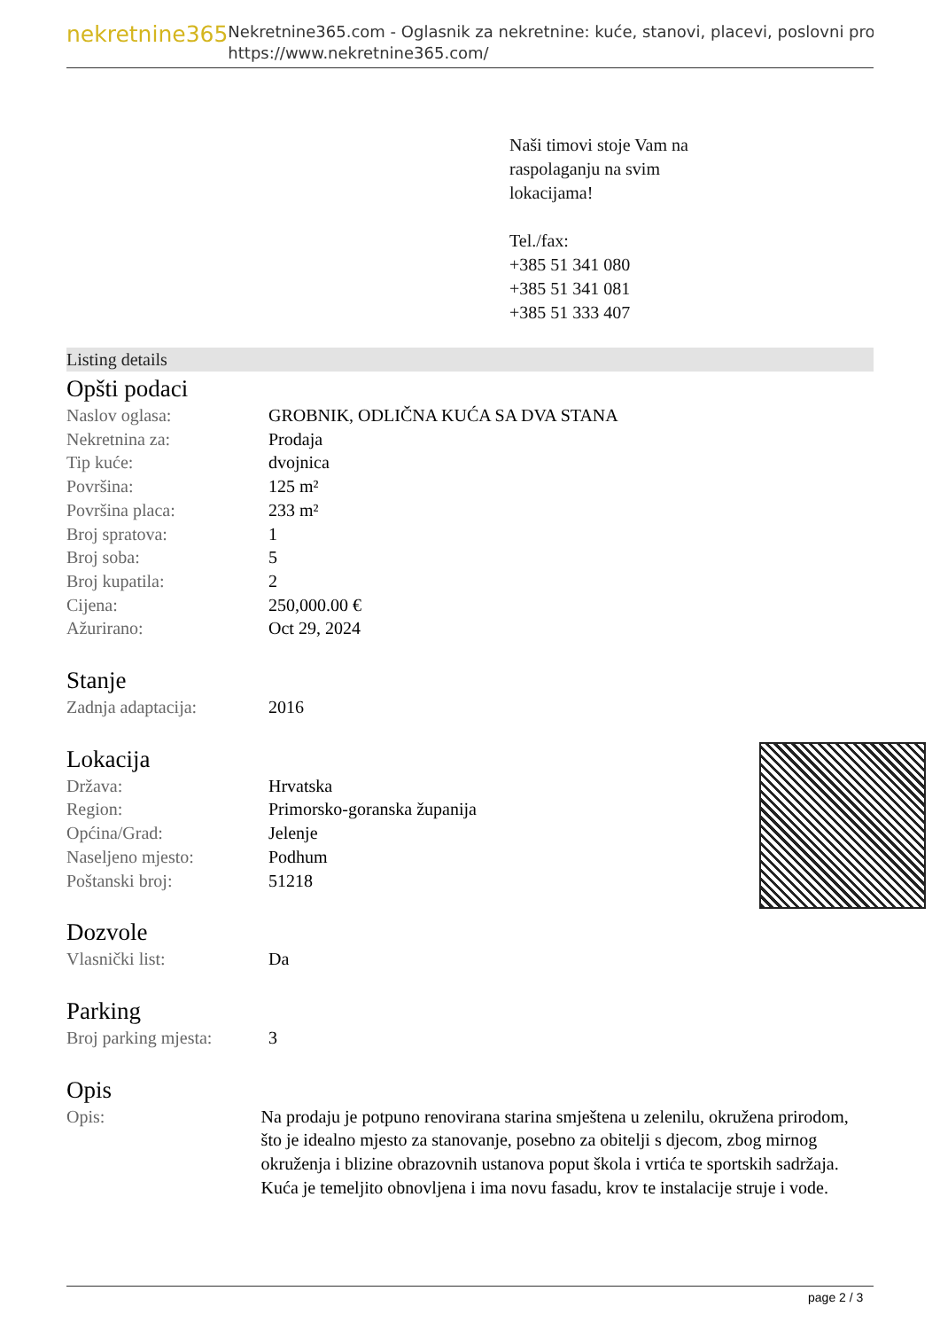nekretnine365
Nekretnine365.com - Oglasnik za nekretnine: kuće, stanovi, placevi, poslovni pro
https://www.nekretnine365.com/
Naši timovi stoje Vam na
raspolaganju na svim
lokacijama!
Tel./fax:
+385 51 341 080
+385 51 341 081
+385 51 333 407
Listing details
Opšti podaci
| Naslov oglasa: | GROBNIK, ODLIČNA KUĆA SA DVA STANA |
| Nekretnina za: | Prodaja |
| Tip kuće: | dvojnica |
| Površina: | 125 m² |
| Površina placa: | 233 m² |
| Broj spratova: | 1 |
| Broj soba: | 5 |
| Broj kupatila: | 2 |
| Cijena: | 250,000.00 € |
| Ažurirano: | Oct 29, 2024 |
Stanje
| Zadnja adaptacija: | 2016 |
Lokacija
| Država: | Hrvatska |
| Region: | Primorsko-goranska županija |
| Općina/Grad: | Jelenje |
| Naseljeno mjesto: | Podhum |
| Poštanski broj: | 51218 |
Dozvole
| Vlasnički list: | Da |
Parking
| Broj parking mjesta: | 3 |
Opis
| Opis: | Na prodaju je potpuno renovirana starina smještena u zelenilu, okružena prirodom, što je idealno mjesto za stanovanje, posebno za obitelji s djecom, zbog mirnog okruženja i blizine obrazovnih ustanova poput škola i vrtića te sportskih sadržaja. Kuća je temeljito obnovljena i ima novu fasadu, krov te instalacije struje i vode. |
page 2 / 3